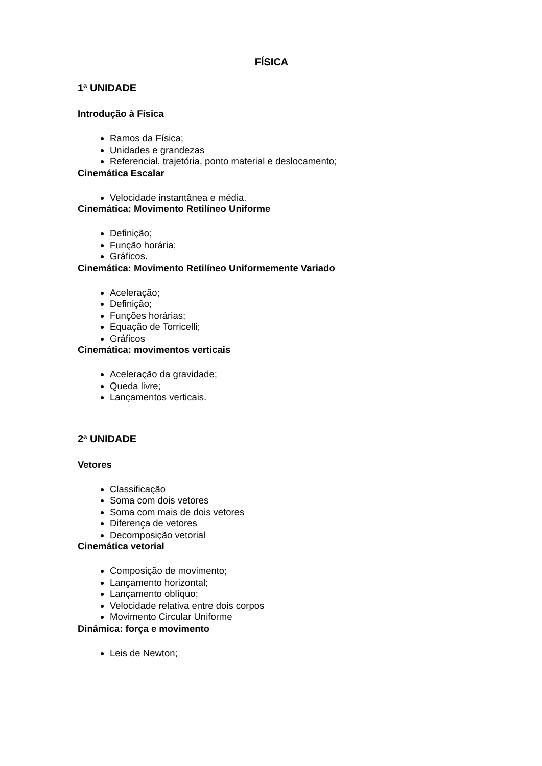FÍSICA
1ª UNIDADE
Introdução à Física
Ramos da Física;
Unidades e grandezas
Referencial, trajetória, ponto material e deslocamento;
Cinemática Escalar
Velocidade instantânea e média.
Cinemática: Movimento Retilíneo Uniforme
Definição;
Função horária;
Gráficos.
Cinemática: Movimento Retilíneo Uniformemente Variado
Aceleração;
Definição;
Funções horárias;
Equação de Torricelli;
Gráficos
Cinemática: movimentos verticais
Aceleração da gravidade;
Queda livre;
Lançamentos verticais.
2ª UNIDADE
Vetores
Classificação
Soma com dois vetores
Soma com mais de dois vetores
Diferença de vetores
Decomposição vetorial
Cinemática vetorial
Composição de movimento;
Lançamento horizontal;
Lançamento oblíquo;
Velocidade relativa entre dois corpos
Movimento Circular Uniforme
Dinâmica: força e movimento
Leis de Newton;